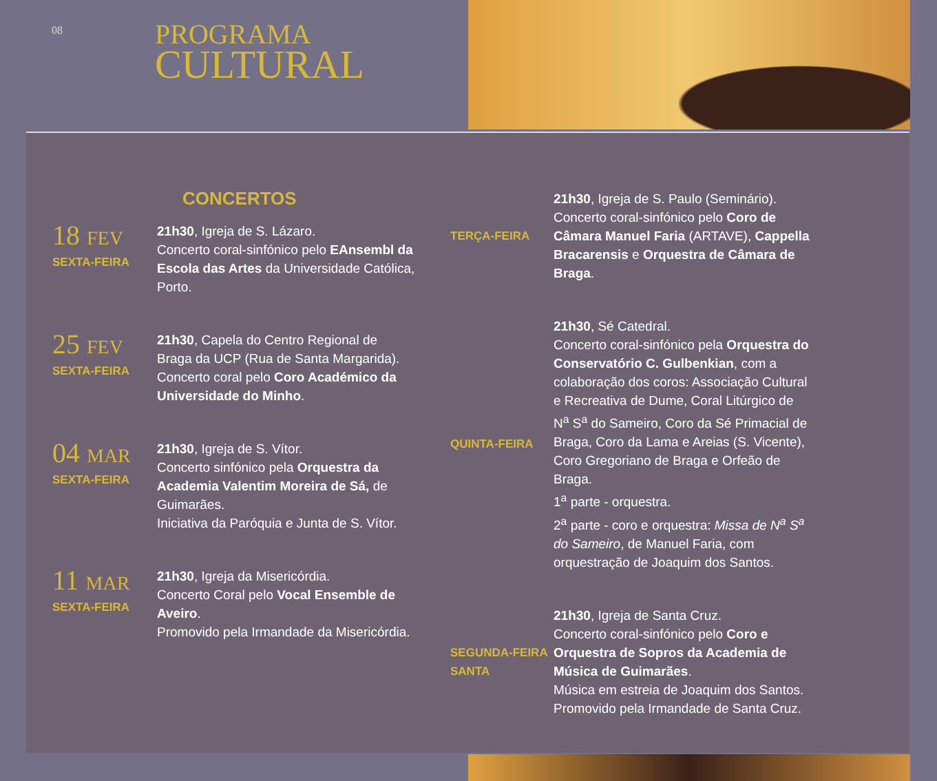08
PROGRAMA
CULTURAL
CONCERTOS
18 FEV
SEXTA-FEIRA
21h30, Igreja de S. Lázaro.
Concerto coral-sinfónico pelo EAnsembl da Escola das Artes da Universidade Católica, Porto.
25 FEV
SEXTA-FEIRA
21h30, Capela do Centro Regional de Braga da UCP (Rua de Santa Margarida).
Concerto coral pelo Coro Académico da Universidade do Minho.
04 MAR
SEXTA-FEIRA
21h30, Igreja de S. Vítor.
Concerto sinfónico pela Orquestra da Academia Valentim Moreira de Sá, de Guimarães.
Iniciativa da Paróquia e Junta de S. Vítor.
11 MAR
SEXTA-FEIRA
21h30, Igreja da Misericórdia.
Concerto Coral pelo Vocal Ensemble de Aveiro.
Promovido pela Irmandade da Misericórdia.
TERÇA-FEIRA 21h30, Igreja de S. Paulo (Seminário).
Concerto coral-sinfónico pelo Coro de Câmara Manuel Faria (ARTAVE), Cappella Bracarensis e Orquestra de Câmara de Braga.
QUINTA-FEIRA 21h30, Sé Catedral.
Concerto coral-sinfónico pela Orquestra do Conservatório C. Gulbenkian, com a colaboração dos coros: Associação Cultural e Recreativa de Dume, Coral Litúrgico de N<sup>a</sup> S<sup>a</sup> do Sameiro, Coro da Sé Primacial de Braga, Coro da Lama e Areias (S. Vicente), Coro Gregoriano de Braga e Orfeão de Braga.
1<sup>a</sup> parte - orquestra.
2<sup>a</sup> parte - coro e orquestra: Missa de N<sup>a</sup> S<sup>a</sup> do Sameiro, de Manuel Faria, com orquestração de Joaquim dos Santos.
SEGUNDA-FEIRA SANTA
21h30, Igreja de Santa Cruz.
Concerto coral-sinfónico pelo Coro e Orquestra de Sopros da Academia de Música de Guimarães.
Música em estreia de Joaquim dos Santos.
Promovido pela Irmandade de Santa Cruz.